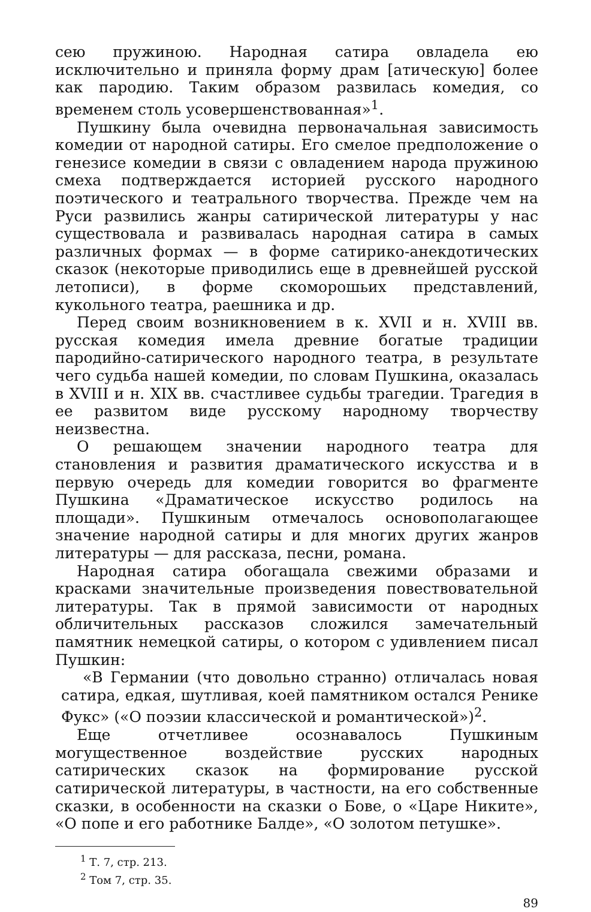сею пружиною. Народная сатира овладела ею исключительно и приняла форму драм [атическую] более как пародию. Таким образом развилась комедия, со временем столь усовершенствованная»<sup>1</sup>.
Пушкину была очевидна первоначальная зависимость комедии от народной сатиры. Его смелое предположение о генезисе комедии в связи с овладением народа пружиною смеха подтверждается историей русского народного поэтического и театрального творчества. Прежде чем на Руси развились жанры сатирической литературы у нас существовала и развивалась народная сатира в самых различных формах — в форме сатирико-анекдотических сказок (некоторые приводились еще в древнейшей русской летописи), в форме скоморошьих представлений, кукольного театра, раешника и др.
Перед своим возникновением в к. XVII и н. XVIII вв. русская комедия имела древние богатые традиции пародийно-сатирического народного театра, в результате чего судьба нашей комедии, по словам Пушкина, оказалась в XVIII и н. XIX вв. счастливее судьбы трагедии. Трагедия в ее развитом виде русскому народному творчеству неизвестна.
О решающем значении народного театра для становления и развития драматического искусства и в первую очередь для комедии говорится во фрагменте Пушкина «Драматическое искусство родилось на площади». Пушкиным отмечалось основополагающее значение народной сатиры и для многих других жанров литературы — для рассказа, песни, романа.
Народная сатира обогащала свежими образами и красками значительные произведения повествовательной литературы. Так в прямой зависимости от народных обличительных рассказов сложился замечательный памятник немецкой сатиры, о котором с удивлением писал Пушкин:
«В Германии (что довольно странно) отличалась новая сатира, едкая, шутливая, коей памятником остался Ренике Фукс» («О поэзии классической и романтической»)<sup>2</sup>.
Еще отчетливее осознавалось Пушкиным могущественное воздействие русских народных сатирических сказок на формирование русской сатирической литературы, в частности, на его собственные сказки, в особенности на сказки о Бове, о «Царе Никите», «О попе и его работнике Балде», «О золотом петушке».
<sup>1</sup> Т. 7, стр. 213.
<sup>2</sup> Том 7, стр. 35.
89